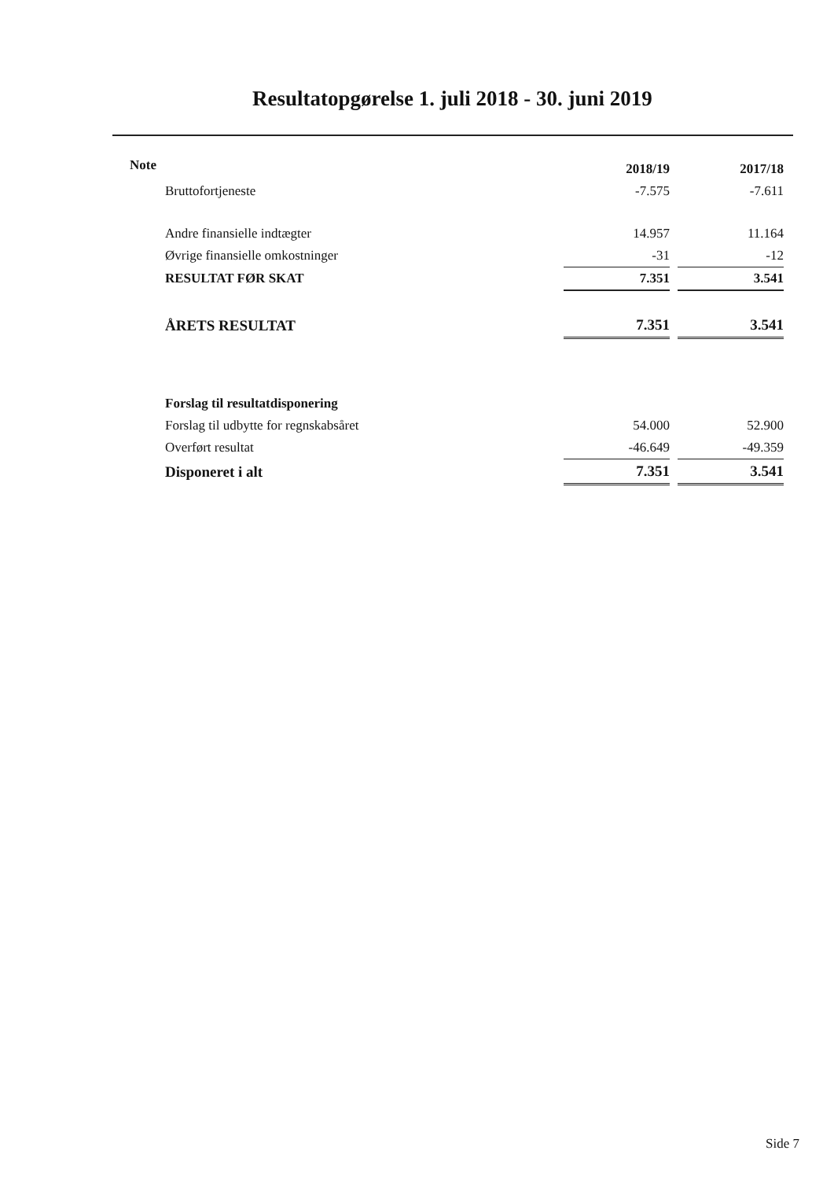Resultatopgørelse 1. juli 2018 - 30. juni 2019
| Note | | 2018/19 | | 2017/18 |
| --- | --- | --- | --- | --- |
| | Bruttofortjeneste | -7.575 | | -7.611 |
| | Andre finansielle indtægter | 14.957 | | 11.164 |
| | Øvrige finansielle omkostninger | -31 | | -12 |
| | RESULTAT FØR SKAT | 7.351 | | 3.541 |
| | ÅRETS RESULTAT | 7.351 | | 3.541 |
| | Forslag til resultatdisponering | | | |
| | Forslag til udbytte for regnskabsåret | 54.000 | | 52.900 |
| | Overført resultat | -46.649 | | -49.359 |
| | Disponeret i alt | 7.351 | | 3.541 |
Side 7